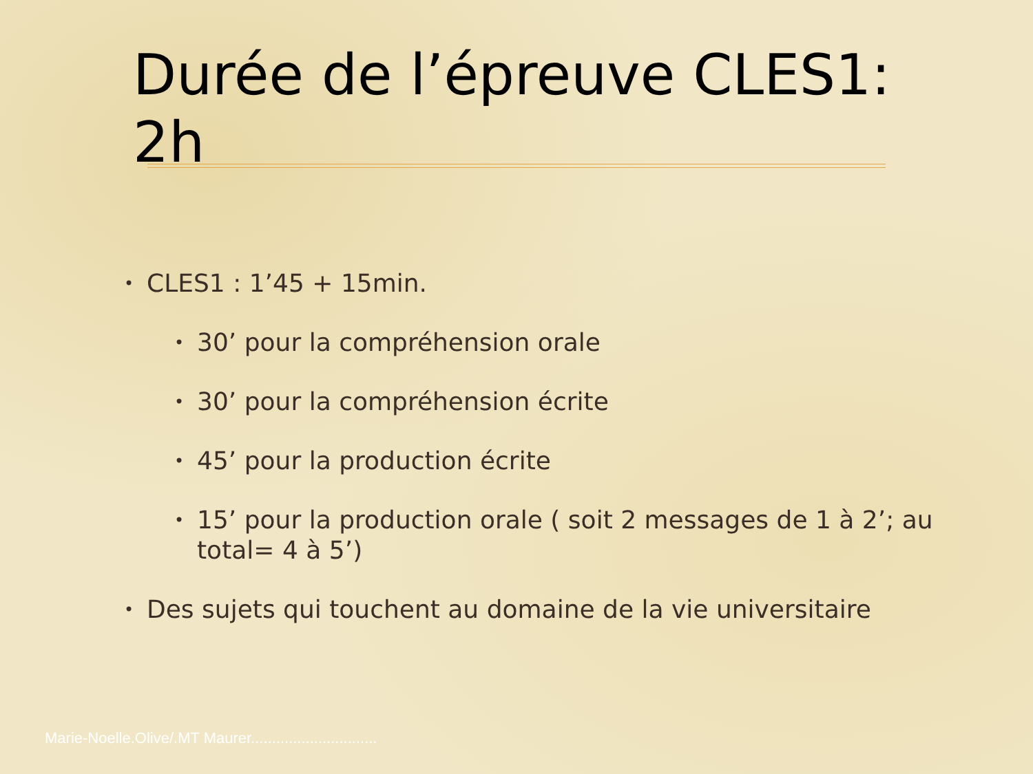Durée de l’épreuve CLES1: 2h
• CLES1 : 1’45 + 15min.
• 30’ pour la compréhension orale
• 30’ pour la compréhension écrite
• 45’ pour la production écrite
• 15’ pour la production orale ( soit 2 messages de 1 à 2’; au total= 4 à 5’)
• Des sujets qui touchent au domaine de la vie universitaire
Marie-Noelle.Olive/.MT Maurer..............................